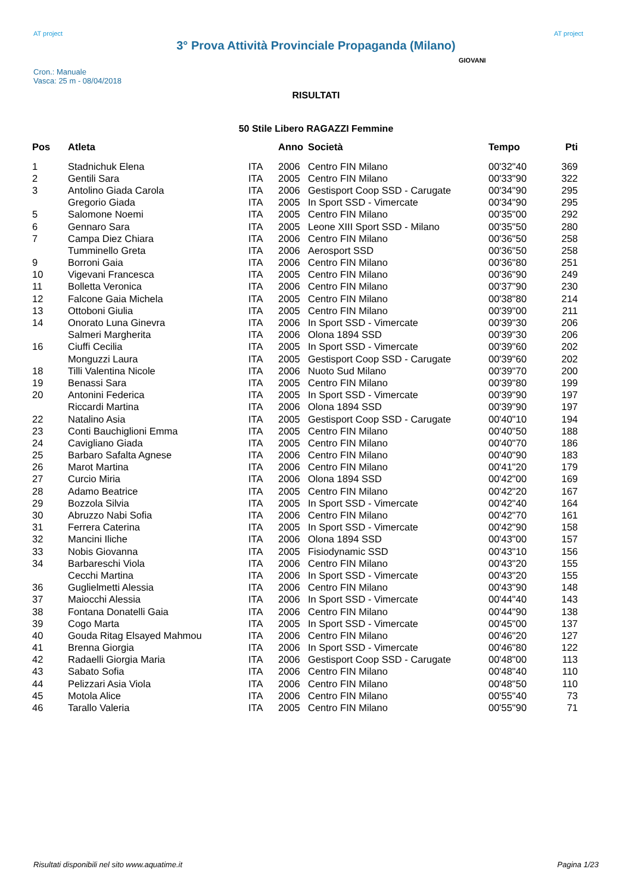AT project
3° Prova Attività Provinciale Propaganda (Milano)
AT project
Cron.: Manuale
Vasca: 25 m - 08/04/2018
GIOVANI
RISULTATI
50 Stile Libero RAGAZZI Femmine
| Pos | Atleta | | Anno | Società | Tempo | Pti |
| --- | --- | --- | --- | --- | --- | --- |
| 1 | Stadnichuk Elena | ITA | 2006 | Centro FIN Milano | 00'32"40 | 369 |
| 2 | Gentili Sara | ITA | 2005 | Centro FIN Milano | 00'33"90 | 322 |
| 3 | Antolino Giada Carola | ITA | 2006 | Gestisport Coop SSD - Carugate | 00'34"90 | 295 |
| | Gregorio Giada | ITA | 2005 | In Sport SSD - Vimercate | 00'34"90 | 295 |
| 5 | Salomone Noemi | ITA | 2005 | Centro FIN Milano | 00'35"00 | 292 |
| 6 | Gennaro Sara | ITA | 2005 | Leone XIII Sport SSD - Milano | 00'35"50 | 280 |
| 7 | Campa Diez Chiara | ITA | 2006 | Centro FIN Milano | 00'36"50 | 258 |
| | Tumminello Greta | ITA | 2006 | Aerosport SSD | 00'36"50 | 258 |
| 9 | Borroni Gaia | ITA | 2006 | Centro FIN Milano | 00'36"80 | 251 |
| 10 | Vigevani Francesca | ITA | 2005 | Centro FIN Milano | 00'36"90 | 249 |
| 11 | Bolletta Veronica | ITA | 2006 | Centro FIN Milano | 00'37"90 | 230 |
| 12 | Falcone Gaia Michela | ITA | 2005 | Centro FIN Milano | 00'38"80 | 214 |
| 13 | Ottoboni Giulia | ITA | 2005 | Centro FIN Milano | 00'39"00 | 211 |
| 14 | Onorato Luna Ginevra | ITA | 2006 | In Sport SSD - Vimercate | 00'39"30 | 206 |
| | Salmeri Margherita | ITA | 2006 | Olona 1894 SSD | 00'39"30 | 206 |
| 16 | Ciuffi Cecilia | ITA | 2005 | In Sport SSD - Vimercate | 00'39"60 | 202 |
| | Monguzzi Laura | ITA | 2005 | Gestisport Coop SSD - Carugate | 00'39"60 | 202 |
| 18 | Tilli Valentina Nicole | ITA | 2006 | Nuoto Sud Milano | 00'39"70 | 200 |
| 19 | Benassi Sara | ITA | 2005 | Centro FIN Milano | 00'39"80 | 199 |
| 20 | Antonini Federica | ITA | 2005 | In Sport SSD - Vimercate | 00'39"90 | 197 |
| | Riccardi Martina | ITA | 2006 | Olona 1894 SSD | 00'39"90 | 197 |
| 22 | Natalino Asia | ITA | 2005 | Gestisport Coop SSD - Carugate | 00'40"10 | 194 |
| 23 | Conti Bauchiglioni Emma | ITA | 2005 | Centro FIN Milano | 00'40"50 | 188 |
| 24 | Cavigliano Giada | ITA | 2005 | Centro FIN Milano | 00'40"70 | 186 |
| 25 | Barbaro Safalta Agnese | ITA | 2006 | Centro FIN Milano | 00'40"90 | 183 |
| 26 | Marot Martina | ITA | 2006 | Centro FIN Milano | 00'41"20 | 179 |
| 27 | Curcio Miria | ITA | 2006 | Olona 1894 SSD | 00'42"00 | 169 |
| 28 | Adamo Beatrice | ITA | 2005 | Centro FIN Milano | 00'42"20 | 167 |
| 29 | Bozzola Silvia | ITA | 2005 | In Sport SSD - Vimercate | 00'42"40 | 164 |
| 30 | Abruzzo Nabi Sofia | ITA | 2006 | Centro FIN Milano | 00'42"70 | 161 |
| 31 | Ferrera Caterina | ITA | 2005 | In Sport SSD - Vimercate | 00'42"90 | 158 |
| 32 | Mancini Iliche | ITA | 2006 | Olona 1894 SSD | 00'43"00 | 157 |
| 33 | Nobis Giovanna | ITA | 2005 | Fisiodynamic SSD | 00'43"10 | 156 |
| 34 | Barbareschi Viola | ITA | 2006 | Centro FIN Milano | 00'43"20 | 155 |
| | Cecchi Martina | ITA | 2006 | In Sport SSD - Vimercate | 00'43"20 | 155 |
| 36 | Guglielmetti Alessia | ITA | 2006 | Centro FIN Milano | 00'43"90 | 148 |
| 37 | Maiocchi Alessia | ITA | 2006 | In Sport SSD - Vimercate | 00'44"40 | 143 |
| 38 | Fontana Donatelli Gaia | ITA | 2006 | Centro FIN Milano | 00'44"90 | 138 |
| 39 | Cogo Marta | ITA | 2005 | In Sport SSD - Vimercate | 00'45"00 | 137 |
| 40 | Gouda Ritag Elsayed Mahmou | ITA | 2006 | Centro FIN Milano | 00'46"20 | 127 |
| 41 | Brenna Giorgia | ITA | 2006 | In Sport SSD - Vimercate | 00'46"80 | 122 |
| 42 | Radaelli Giorgia Maria | ITA | 2006 | Gestisport Coop SSD - Carugate | 00'48"00 | 113 |
| 43 | Sabato Sofia | ITA | 2006 | Centro FIN Milano | 00'48"40 | 110 |
| 44 | Pelizzari Asia Viola | ITA | 2006 | Centro FIN Milano | 00'48"50 | 110 |
| 45 | Motola Alice | ITA | 2006 | Centro FIN Milano | 00'55"40 | 73 |
| 46 | Tarallo Valeria | ITA | 2005 | Centro FIN Milano | 00'55"90 | 71 |
Risultati disponibili nel sito www.aquatime.it Pagina 1/23